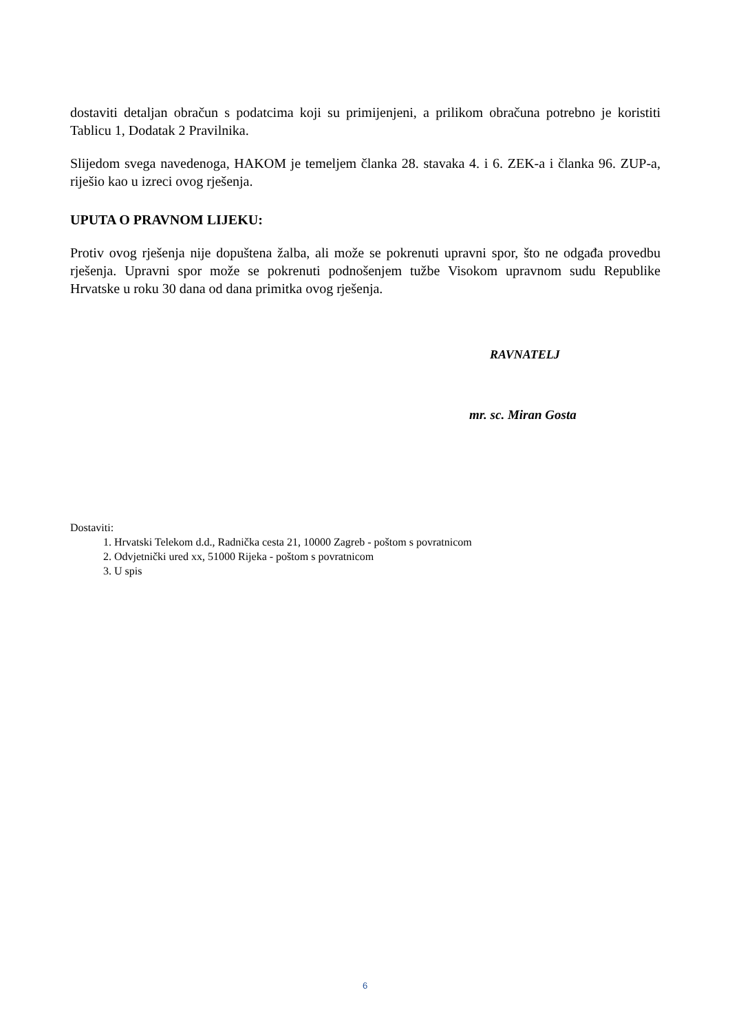dostaviti detaljan obračun s podatcima koji su primijenjeni, a prilikom obračuna potrebno je koristiti Tablicu 1, Dodatak 2 Pravilnika.
Slijedom svega navedenoga, HAKOM je temeljem članka 28. stavaka 4. i 6. ZEK-a i članka 96. ZUP-a, riješio kao u izreci ovog rješenja.
UPUTA O PRAVNOM LIJEKU:
Protiv ovog rješenja nije dopuštena žalba, ali može se pokrenuti upravni spor, što ne odgađa provedbu rješenja. Upravni spor može se pokrenuti podnošenjem tužbe Visokom upravnom sudu Republike Hrvatske u roku 30 dana od dana primitka ovog rješenja.
RAVNATELJ
mr. sc. Miran Gosta
Dostaviti:
1. Hrvatski Telekom d.d., Radnička cesta 21, 10000 Zagreb - poštom s povratnicom
2. Odvjetnički ured xx, 51000 Rijeka - poštom s povratnicom
3. U spis
6